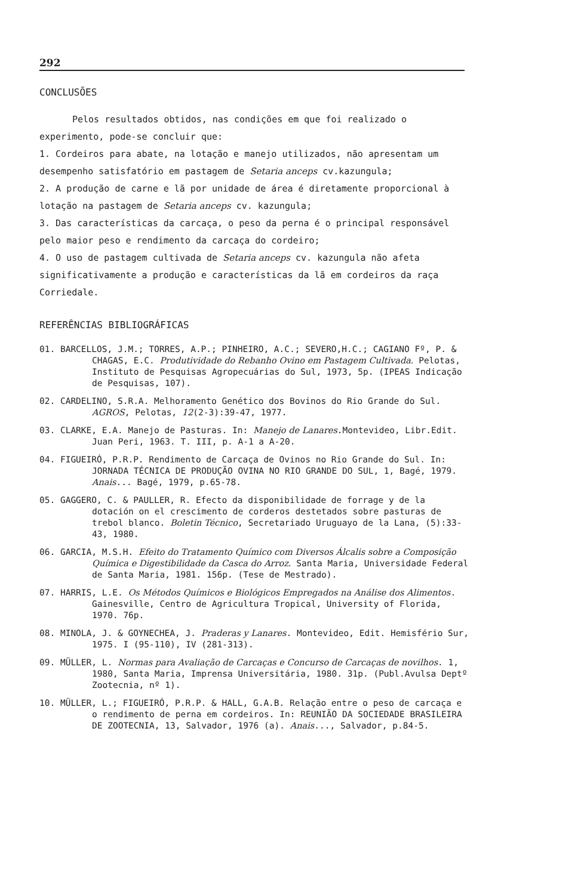292
CONCLUSÕES
Pelos resultados obtidos, nas condições em que foi realizado o experimento, pode-se concluir que:
1. Cordeiros para abate, na lotação e manejo utilizados, não apresentam um desempenho satisfatório em pastagem de Setaria anceps cv.kazungula;
2. A produção de carne e lã por unidade de área é diretamente proporcional à lotação na pastagem de Setaria anceps cv. kazungula;
3. Das características da carcaça, o peso da perna é o principal responsável pelo maior peso e rendimento da carcaça do cordeiro;
4. O uso de pastagem cultivada de Setaria anceps cv. kazungula não afeta significativamente a produção e características da lã em cordeiros da raça Corriedale.
REFERÊNCIAS BIBLIOGRÁFICAS
01. BARCELLOS, J.M.; TORRES, A.P.; PINHEIRO, A.C.; SEVERO,H.C.; CAGIANO Fº, P. & CHAGAS, E.C. Produtividade do Rebanho Ovino em Pastagem Cultivada. Pelotas, Instituto de Pesquisas Agropecuárias do Sul, 1973, 5p. (IPEAS Indicação de Pesquisas, 107).
02. CARDELINO, S.R.A. Melhoramento Genético dos Bovinos do Rio Grande do Sul. AGROS, Pelotas, 12(2-3):39-47, 1977.
03. CLARKE, E.A. Manejo de Pasturas. In: Manejo de Lanares.Montevideo, Libr.Edit. Juan Peri, 1963. T. III, p. A-1 a A-20.
04. FIGUEIRÓ, P.R.P. Rendimento de Carcaça de Ovinos no Rio Grande do Sul. In: JORNADA TÉCNICA DE PRODUÇÃO OVINA NO RIO GRANDE DO SUL, 1, Bagé, 1979. Anais... Bagé, 1979, p.65-78.
05. GAGGERO, C. & PAULLER, R. Efecto da disponibilidade de forrage y de la dotación on el crescimento de corderos destetados sobre pasturas de trebol blanco. Boletin Técnico, Secretariado Uruguayo de la Lana, (5):33-43, 1980.
06. GARCIA, M.S.H. Efeito do Tratamento Químico com Diversos Álcalis sobre a Composição Química e Digestibilidade da Casca do Arroz. Santa Maria, Universidade Federal de Santa Maria, 1981. 156p. (Tese de Mestrado).
07. HARRIS, L.E. Os Métodos Químicos e Biológicos Empregados na Análise dos Alimentos. Gainesville, Centro de Agricultura Tropical, University of Florida, 1970. 76p.
08. MINOLA, J. & GOYNECHEA, J. Praderas y Lanares. Montevideo, Edit. Hemisfério Sur, 1975. I (95-110), IV (281-313).
09. MÜLLER, L. Normas para Avaliação de Carcaças e Concurso de Carcaças de novilhos. 1, 1980, Santa Maria, Imprensa Universitária, 1980. 31p. (Publ.Avulsa Deptº Zootecnia, nº 1).
10. MÜLLER, L.; FIGUEIRÓ, P.R.P. & HALL, G.A.B. Relação entre o peso de carcaça e o rendimento de perna em cordeiros. In: REUNIÃO DA SOCIEDADE BRASILEIRA DE ZOOTECNIA, 13, Salvador, 1976 (a). Anais..., Salvador, p.84-5.